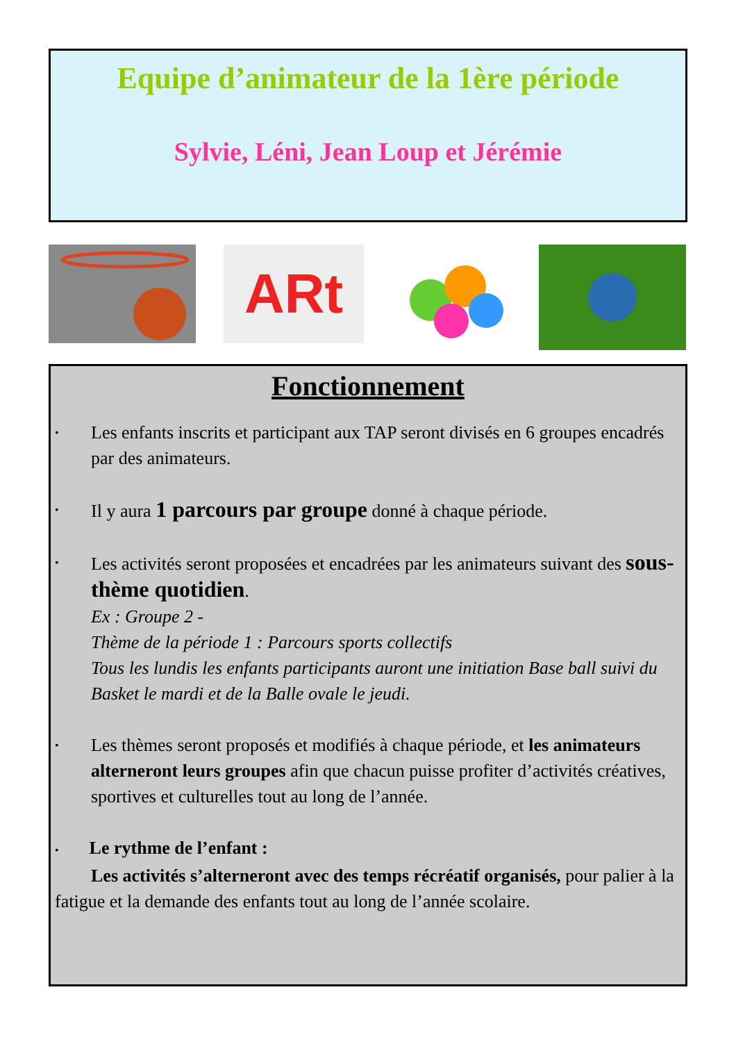Equipe d’animateur de la 1ère période
Sylvie, Léni, Jean Loup et Jérémie
ARt
Fonctionnement
• Les enfants inscrits et participant aux TAP seront divisés en 6 groupes encadrés par des animateurs.
• Il y aura 1 parcours par groupe donné à chaque période.
• Les activités seront proposées et encadrées par les animateurs suivant des sous-thème quotidien.
Ex : Groupe 2 -
Thème de la période 1 : Parcours sports collectifs
Tous les lundis les enfants participants auront une initiation Base ball suivi du Basket le mardi et de la Balle ovale le jeudi.
• Les thèmes seront proposés et modifiés à chaque période, et les animateurs alterneront leurs groupes afin que chacun puisse profiter d’activités créatives, sportives et culturelles tout au long de l’année.
• Le rythme de l’enfant :
Les activités s’alterneront avec des temps récréatif organisés, pour palier à la fatigue et la demande des enfants tout au long de l’année scolaire.